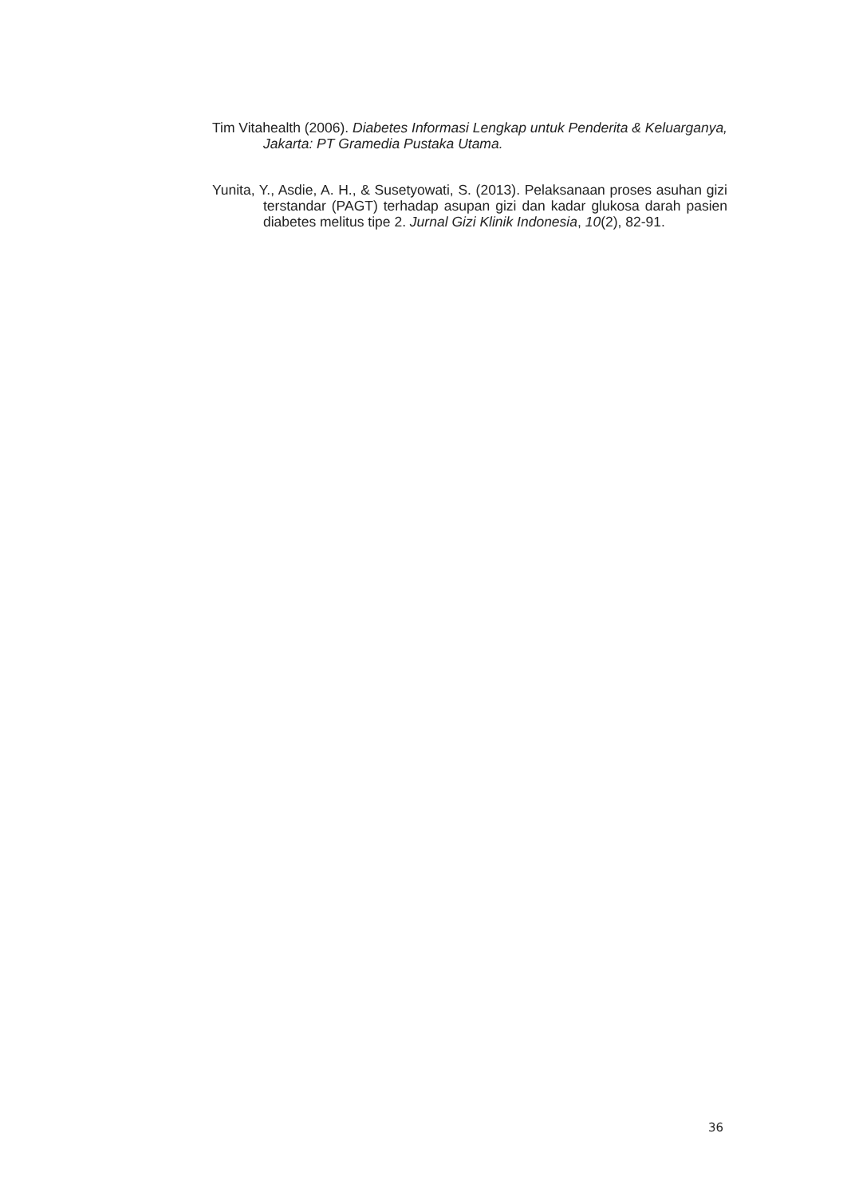Tim Vitahealth (2006). Diabetes Informasi Lengkap untuk Penderita & Keluarganya, Jakarta: PT Gramedia Pustaka Utama.
Yunita, Y., Asdie, A. H., & Susetyowati, S. (2013). Pelaksanaan proses asuhan gizi terstandar (PAGT) terhadap asupan gizi dan kadar glukosa darah pasien diabetes melitus tipe 2. Jurnal Gizi Klinik Indonesia, 10(2), 82-91.
36